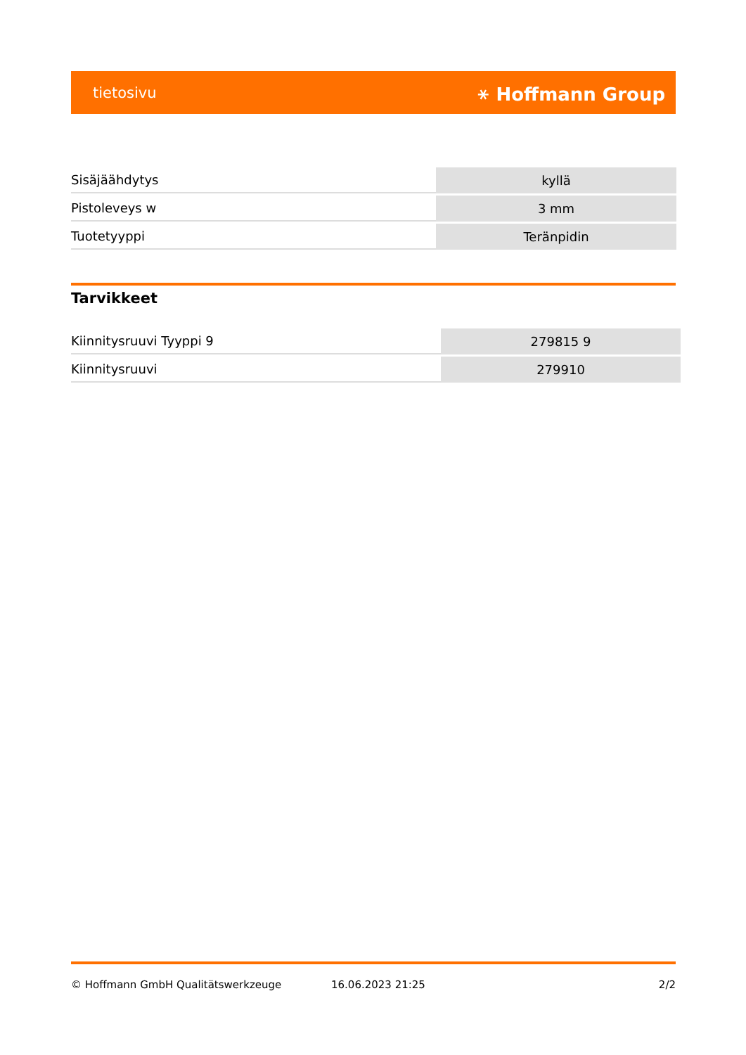tietosivu ⚹ Hoffmann Group
| Sisäjäähdytys | kyllä |
| Pistoleveys w | 3 mm |
| Tuotetyyppi | Teränpidin |
Tarvikkeet
| Kiinnitysruuvi Tyyppi 9 | 279815 9 |
| Kiinnitysruuvi | 279910 |
© Hoffmann GmbH Qualitätswerkzeuge 16.06.2023 21:25 2/2